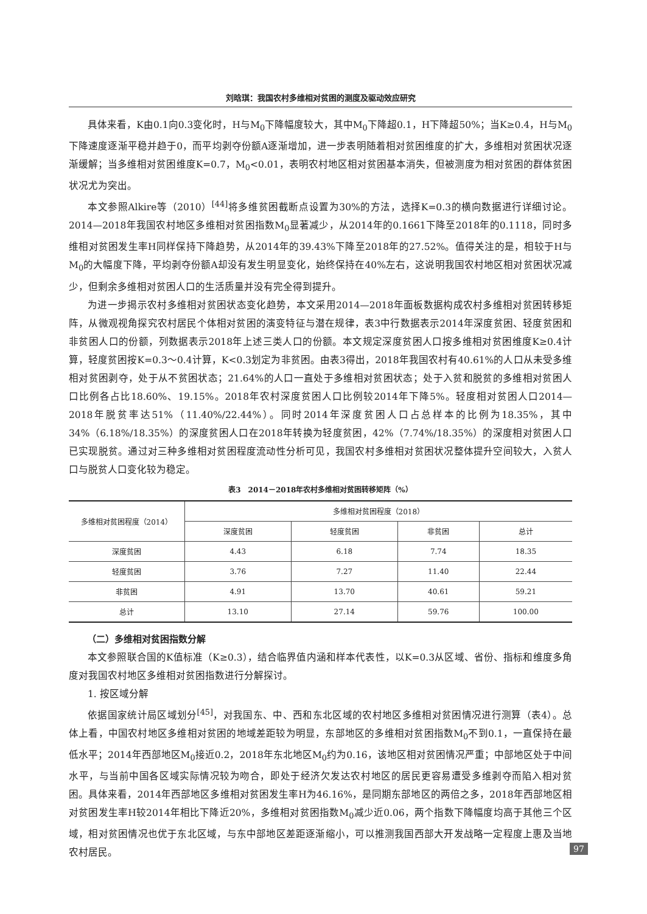刘晗琪：我国农村多维相对贫困的测度及驱动效应研究
具体来看，K由0.1向0.3变化时，H与M<sub>0</sub>下降幅度较大，其中M<sub>0</sub>下降超0.1，H下降超50%；当K≥0.4，H与M<sub>0</sub>下降速度逐渐平稳并趋于0，而平均剥夺份额A逐渐增加，进一步表明随着相对贫困维度的扩大，多维相对贫困状况逐渐缓解；当多维相对贫困维度K=0.7，M<sub>0</sub><0.01，表明农村地区相对贫困基本消失，但被测度为相对贫困的群体贫困状况尤为突出。
本文参照Alkire等（2010）<sup>[44]</sup>将多维贫困截断点设置为30%的方法，选择K=0.3的横向数据进行详细讨论。2014—2018年我国农村地区多维相对贫困指数M<sub>0</sub>显著减少，从2014年的0.1661下降至2018年的0.1118，同时多维相对贫困发生率H同样保持下降趋势，从2014年的39.43%下降至2018年的27.52%。值得关注的是，相较于H与M<sub>0</sub>的大幅度下降，平均剥夺份额A却没有发生明显变化，始终保持在40%左右，这说明我国农村地区相对贫困状况减少，但剩余多维相对贫困人口的生活质量并没有完全得到提升。
为进一步揭示农村多维相对贫困状态变化趋势，本文采用2014—2018年面板数据构成农村多维相对贫困转移矩阵，从微观视角探究农村居民个体相对贫困的演变特征与潜在规律，表3中行数据表示2014年深度贫困、轻度贫困和非贫困人口的份额，列数据表示2018年上述三类人口的份额。本文规定深度贫困人口按多维相对贫困维度K≥0.4计算，轻度贫困按K=0.3～0.4计算，K<0.3划定为非贫困。由表3得出，2018年我国农村有40.61%的人口从未受多维相对贫困剥夺，处于从不贫困状态；21.64%的人口一直处于多维相对贫困状态；处于入贫和脱贫的多维相对贫困人口比例各占比18.60%、19.15%。2018年农村深度贫困人口比例较2014年下降5%。轻度相对贫困人口2014—2018年脱贫率达51%（11.40%/22.44%）。同时2014年深度贫困人口占总样本的比例为18.35%，其中34%（6.18%/18.35%）的深度贫困人口在2018年转换为轻度贫困，42%（7.74%/18.35%）的深度相对贫困人口已实现脱贫。通过对三种多维相对贫困程度流动性分析可见，我国农村多维相对贫困状况整体提升空间较大，入贫人口与脱贫人口变化较为稳定。
表3　2014－2018年农村多维相对贫困转移矩阵（%）
| 多维相对贫困程度（2014） | 多维相对贫困程度（2018） | | | |
| --- | --- | --- | --- | --- |
| | 深度贫困 | 轻度贫困 | 非贫困 | 总计 |
| 深度贫困 | 4.43 | 6.18 | 7.74 | 18.35 |
| 轻度贫困 | 3.76 | 7.27 | 11.40 | 22.44 |
| 非贫困 | 4.91 | 13.70 | 40.61 | 59.21 |
| 总计 | 13.10 | 27.14 | 59.76 | 100.00 |
（二）多维相对贫困指数分解
本文参照联合国的K值标准（K≥0.3），结合临界值内涵和样本代表性，以K=0.3从区域、省份、指标和维度多角度对我国农村地区多维相对贫困指数进行分解探讨。
1. 按区域分解
依据国家统计局区域划分<sup>[45]</sup>，对我国东、中、西和东北区域的农村地区多维相对贫困情况进行测算（表4）。总体上看，中国农村地区多维相对贫困的地域差距较为明显，东部地区的多维相对贫困指数M<sub>0</sub>不到0.1，一直保持在最低水平；2014年西部地区M<sub>0</sub>接近0.2，2018年东北地区M<sub>0</sub>约为0.16，该地区相对贫困情况严重；中部地区处于中间水平，与当前中国各区域实际情况较为吻合，即处于经济欠发达农村地区的居民更容易遭受多维剥夺而陷入相对贫困。具体来看，2014年西部地区多维相对贫困发生率H为46.16%，是同期东部地区的两倍之多，2018年西部地区相对贫困发生率H较2014年相比下降近20%，多维相对贫困指数M<sub>0</sub>减少近0.06，两个指数下降幅度均高于其他三个区域，相对贫困情况也优于东北区域，与东中部地区差距逐渐缩小，可以推测我国西部大开发战略一定程度上惠及当地农村居民。
97